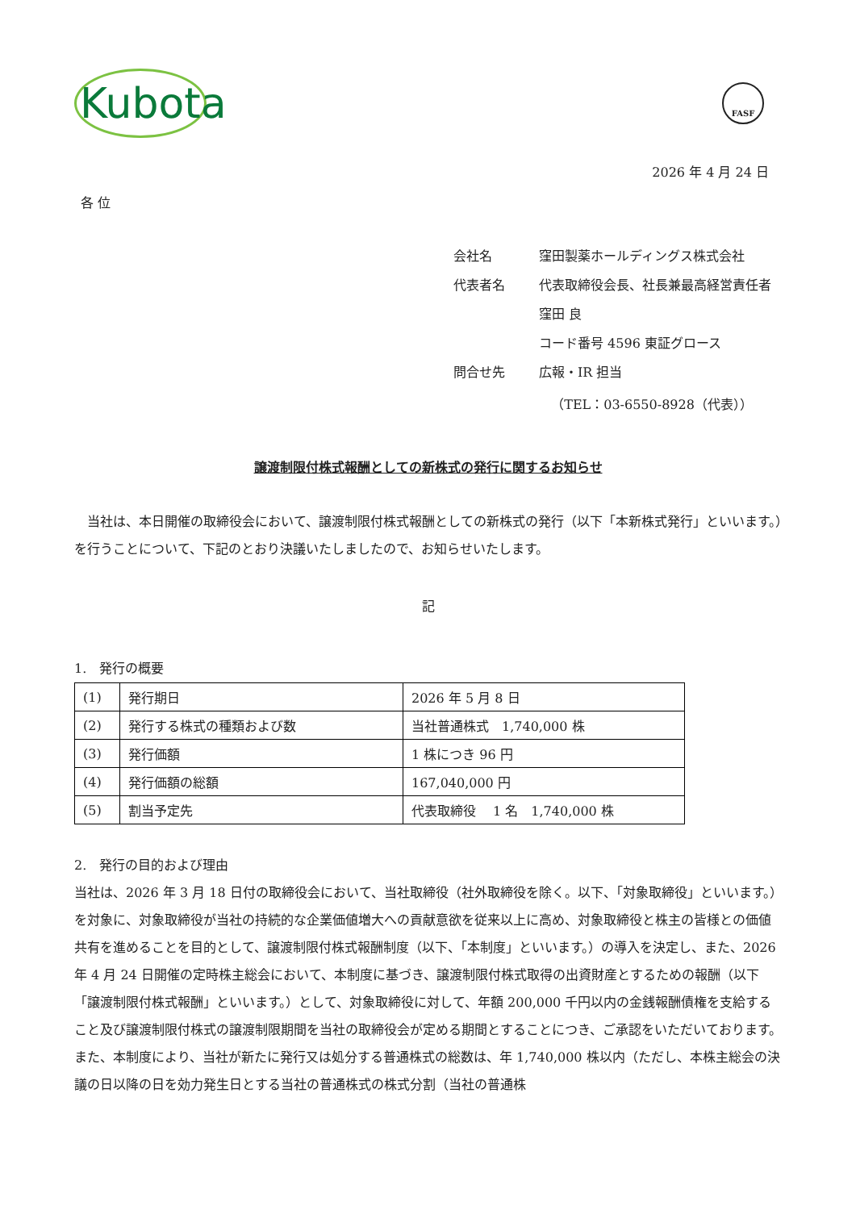Kubota
FASF
2026 年 4 月 24 日
各 位
| 会社名 | 窪田製薬ホールディングス株式会社 |
| 代表者名 | 代表取締役会長、社長兼最高経営責任者 |
| | 窪田 良 |
| | コード番号 4596 東証グロース |
| 問合せ先 | 広報・IR 担当 |
| | （TEL：03-6550-8928（代表）） |
譲渡制限付株式報酬としての新株式の発行に関するお知らせ
　当社は、本日開催の取締役会において、譲渡制限付株式報酬としての新株式の発行（以下「本新株式発行」といいます。）を行うことについて、下記のとおり決議いたしましたので、お知らせいたします。
記
1.　発行の概要
| (1) | 発行期日 | 2026 年 5 月 8 日 |
| (2) | 発行する株式の種類および数 | 当社普通株式 1,740,000 株 |
| (3) | 発行価額 | 1 株につき 96 円 |
| (4) | 発行価額の総額 | 167,040,000 円 |
| (5) | 割当予定先 | 代表取締役 1 名 1,740,000 株 |
2.　発行の目的および理由
当社は、2026 年 3 月 18 日付の取締役会において、当社取締役（社外取締役を除く。以下、「対象取締役」といいます。）を対象に、対象取締役が当社の持続的な企業価値増大への貢献意欲を従来以上に高め、対象取締役と株主の皆様との価値共有を進めることを目的として、譲渡制限付株式報酬制度（以下、「本制度」といいます。）の導入を決定し、また、2026 年 4 月 24 日開催の定時株主総会において、本制度に基づき、譲渡制限付株式取得の出資財産とするための報酬（以下「譲渡制限付株式報酬」といいます。）として、対象取締役に対して、年額 200,000 千円以内の金銭報酬債権を支給すること及び譲渡制限付株式の譲渡制限期間を当社の取締役会が定める期間とすることにつき、ご承認をいただいております。また、本制度により、当社が新たに発行又は処分する普通株式の総数は、年 1,740,000 株以内（ただし、本株主総会の決議の日以降の日を効力発生日とする当社の普通株式の株式分割（当社の普通株